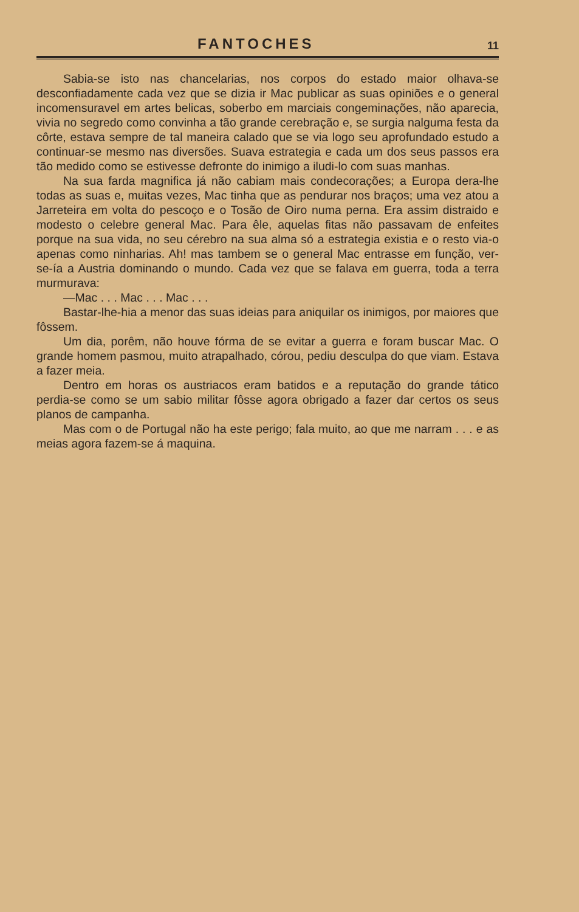FANTOCHES 11
Sabia-se isto nas chancelarias, nos corpos do estado maior olhava-se desconfiadamente cada vez que se dizia ir Mac publicar as suas opiniões e o general incomensuravel em artes belicas, soberbo em marciais congeminações, não aparecia, vivia no segredo como convinha a tão grande cerebração e, se surgia nalguma festa da côrte, estava sempre de tal maneira calado que se via logo seu aprofundado estudo a continuar-se mesmo nas diversões. Suava estrategia e cada um dos seus passos era tão medido como se estivesse defronte do inimigo a iludi-lo com suas manhas.
Na sua farda magnifica já não cabiam mais condecorações; a Europa dera-lhe todas as suas e, muitas vezes, Mac tinha que as pendurar nos braços; uma vez atou a Jarreteira em volta do pescoço e o Tosão de Oiro numa perna. Era assim distraido e modesto o celebre general Mac. Para êle, aquelas fitas não passavam de enfeites porque na sua vida, no seu cérebro na sua alma só a estrategia existia e o resto via-o apenas como ninharias. Ah! mas tambem se o general Mac entrasse em função, ver-se-ía a Austria dominando o mundo. Cada vez que se falava em guerra, toda a terra murmurava:
—Mac . . . Mac . . . Mac . . .
Bastar-lhe-hia a menor das suas ideias para aniquilar os inimigos, por maiores que fôssem.
Um dia, porêm, não houve fórma de se evitar a guerra e foram buscar Mac. O grande homem pasmou, muito atrapalhado, córou, pediu desculpa do que viam. Estava a fazer meia.
Dentro em horas os austriacos eram batidos e a reputação do grande tático perdia-se como se um sabio militar fôsse agora obrigado a fazer dar certos os seus planos de campanha.
Mas com o de Portugal não ha este perigo; fala muito, ao que me narram . . . e as meias agora fazem-se á maquina.